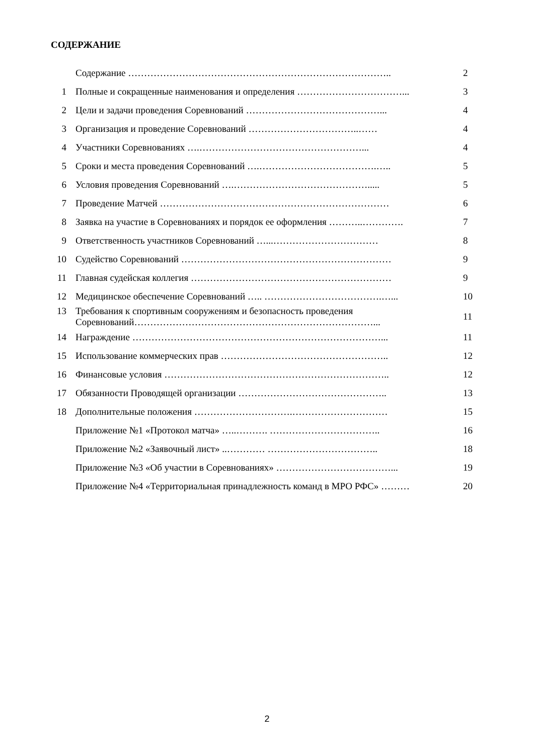СОДЕРЖАНИЕ
| | Содержание ……………………………………………………………………….. | 2 |
| 1 | Полные и сокращенные наименования и определения ……………………………... | 3 |
| 2 | Цели и задачи проведения Соревнований ……………………………………... | 4 |
| 3 | Организация и проведение Соревнований ……………………………..…… | 4 |
| 4 | Участники Соревнованиях ….……………………………………………... | 4 |
| 5 | Сроки и места проведения Соревнований ….……………………………….….. | 5 |
| 6 | Условия проведения Соревнований ….……………………………………..... | 5 |
| 7 | Проведение Матчей ……………………………………………………………… | 6 |
| 8 | Заявка на участие в Соревнованиях и порядок ее оформления ………..…………. | 7 |
| 9 | Ответственность участников Соревнований …...…………………………… | 8 |
| 10 | Судейство Соревнований ………………………………………………………… | 9 |
| 11 | Главная судейская коллегия ……………………………………………………… | 9 |
| 12 | Медицинское обеспечение Соревнований ….. ……………………………….…... | 10 |
| 13 | Требования к спортивным сооружениям и безопасность проведения Соревнований…………………………………………………………………... | 11 |
| 14 | Награждение ……………………………………………………………………... | 11 |
| 15 | Использование коммерческих прав …………………………………………….. | 12 |
| 16 | Финансовые условия …………………………………………………………….. | 12 |
| 17 | Обязанности Проводящей организации ……………………………………….. | 13 |
| 18 | Дополнительные положения ………………………….………………………… | 15 |
| | Приложение №1 «Протокол матча» …..………. …………………………….. | 16 |
| | Приложение №2 «Заявочный лист» ..………… …………………………….. | 18 |
| | Приложение №3 «Об участии в Соревнованиях» ………………………………... | 19 |
| | Приложение №4 «Территориальная принадлежность команд в МРО РФС» ……… | 20 |
2